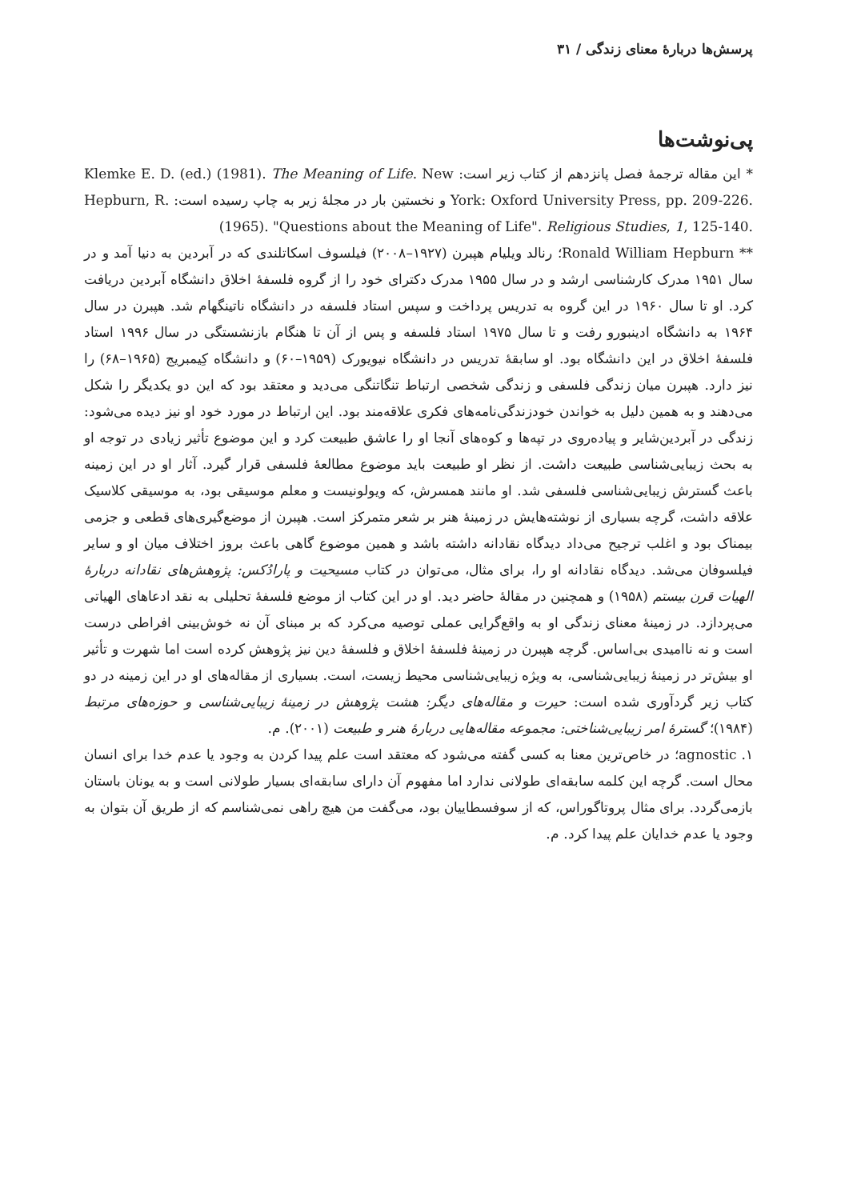پرسش‌ها دربارهٔ معنای زندگی / ۳۱
پی‌نوشت‌ها
* این مقاله ترجمهٔ فصل پانزدهم از کتاب زیر است: Klemke E. D. (ed.) (1981). The Meaning of Life. New York: Oxford University Press, pp. 209-226. و نخستین بار در مجلهٔ زیر به چاپ رسیده است: Hepburn, R. (1965). "Questions about the Meaning of Life". Religious Studies, 1, 125-140.
** Ronald William Hepburn؛ رنالد ویلیام هپبرن (۱۹۲۷–۲۰۰۸) فیلسوف اسکاتلندی که در آبردین به دنیا آمد و در سال ۱۹۵۱ مدرک کارشناسی ارشد و در سال ۱۹۵۵ مدرک دکترای خود را از گروه فلسفهٔ اخلاق دانشگاه آبردین دریافت کرد. او تا سال ۱۹۶۰ در این گروه به تدریس پرداخت و سپس استاد فلسفه در دانشگاه ناتینگهام شد. هپبرن در سال ۱۹۶۴ به دانشگاه ادینبورو رفت و تا سال ۱۹۷۵ استاد فلسفه و پس از آن تا هنگام بازنشستگی در سال ۱۹۹۶ استاد فلسفهٔ اخلاق در این دانشگاه بود. او سابقهٔ تدریس در دانشگاه نیویورک (۱۹۵۹–۶۰) و دانشگاه کِیمبریج (۱۹۶۵–۶۸) را نیز دارد. هپبرن میان زندگی فلسفی و زندگی شخصی ارتباط تنگاتنگی می‌دید و معتقد بود که این دو یکدیگر را شکل می‌دهند و به همین دلیل به خواندن خودزندگی‌نامه‌های فکری علاقه‌مند بود. این ارتباط در مورد خود او نیز دیده می‌شود: زندگی در آبردین‌شایر و پیاده‌روی در تپه‌ها و کوه‌های آنجا او را عاشق طبیعت کرد و این موضوع تأثیر زیادی در توجه او به بحث زیبایی‌شناسی طبیعت داشت. از نظر او طبیعت باید موضوع مطالعهٔ فلسفی قرار گیرد. آثار او در این زمینه باعث گسترش زیبایی‌شناسی فلسفی شد. او مانند همسرش، که ویولونیست و معلم موسیقی بود، به موسیقی کلاسیک علاقه داشت، گرچه بسیاری از نوشته‌هایش در زمینهٔ هنر بر شعر متمرکز است. هپبرن از موضع‌گیری‌های قطعی و جزمی بیمناک بود و اغلب ترجیح می‌داد دیدگاه نقادانه داشته باشد و همین موضوع گاهی باعث بروز اختلاف میان او و سایر فیلسوفان می‌شد. دیدگاه نقادانه او را، برای مثال، می‌توان در کتاب مسیحیت و پارادُکس: پژوهش‌های نقادانه دربارهٔ الهیات قرن بیستم (۱۹۵۸) و همچنین در مقالهٔ حاضر دید. او در این کتاب از موضع فلسفهٔ تحلیلی به نقد ادعاهای الهیاتی می‌پردازد. در زمینهٔ معنای زندگی او به واقع‌گرایی عملی توصیه می‌کرد که بر مبنای آن نه خوش‌بینی افراطی درست است و نه ناامیدی بی‌اساس. گرچه هپبرن در زمینهٔ فلسفهٔ اخلاق و فلسفهٔ دین نیز پژوهش کرده است اما شهرت و تأثیر او بیش‌تر در زمینهٔ زیبایی‌شناسی، به ویژه زیبایی‌شناسی محیط زیست، است. بسیاری از مقاله‌های او در این زمینه در دو کتاب زیر گردآوری شده است: حیرت و مقاله‌های دیگر: هشت پژوهش در زمینهٔ زیبایی‌شناسی و حوزه‌های مرتبط (۱۹۸۴)؛ گسترهٔ امر زیبایی‌شناختی: مجموعه مقاله‌هایی دربارهٔ هنر و طبیعت (۲۰۰۱). م.
۱. agnostic؛ در خاص‌ترین معنا به کسی گفته می‌شود که معتقد است علم پیدا کردن به وجود یا عدم خدا برای انسان محال است. گرچه این کلمه سابقه‌ای طولانی ندارد اما مفهوم آن دارای سابقه‌ای بسیار طولانی است و به یونان باستان بازمی‌گردد. برای مثال پروتاگوراس، که از سوفسطاییان بود، می‌گفت من هیچ راهی نمی‌شناسم که از طریق آن بتوان به وجود یا عدم خدایان علم پیدا کرد. م.